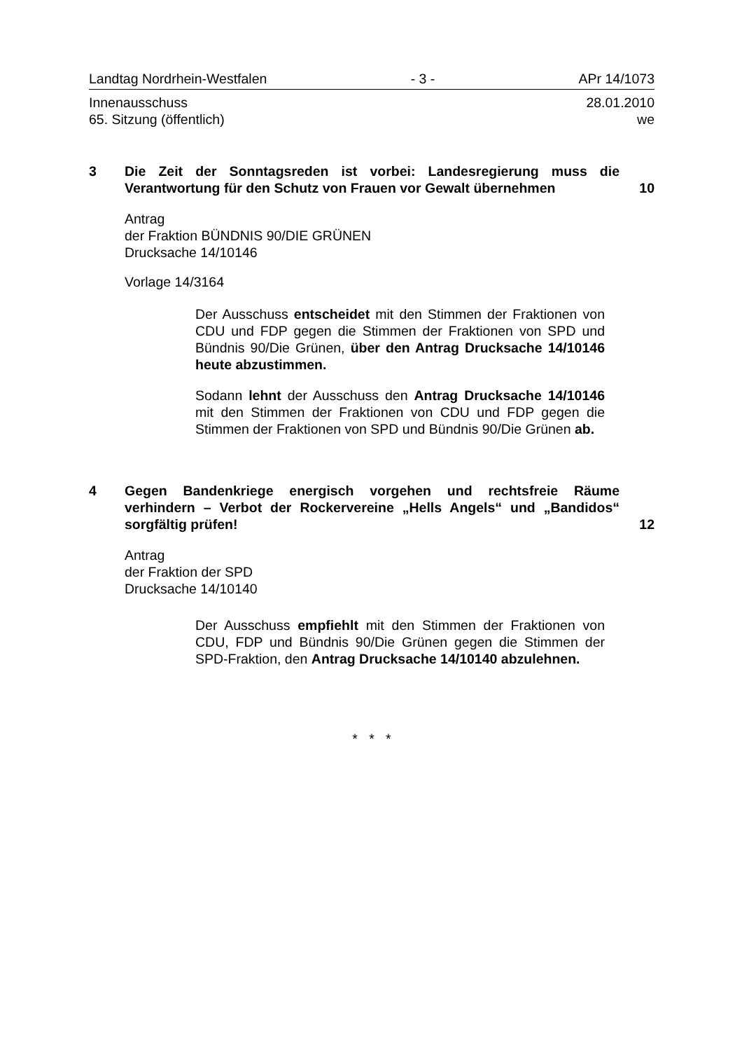Landtag Nordrhein-Westfalen - 3 - APr 14/1073
Innenausschuss 28.01.2010
65. Sitzung (öffentlich) we
3 Die Zeit der Sonntagsreden ist vorbei: Landesregierung muss die Verantwortung für den Schutz von Frauen vor Gewalt übernehmen
10
Antrag
der Fraktion BÜNDNIS 90/DIE GRÜNEN
Drucksache 14/10146
Vorlage 14/3164
Der Ausschuss entscheidet mit den Stimmen der Fraktionen von CDU und FDP gegen die Stimmen der Fraktionen von SPD und Bündnis 90/Die Grünen, über den Antrag Drucksache 14/10146 heute abzustimmen.
Sodann lehnt der Ausschuss den Antrag Drucksache 14/10146 mit den Stimmen der Fraktionen von CDU und FDP gegen die Stimmen der Fraktionen von SPD und Bündnis 90/Die Grünen ab.
4 Gegen Bandenkriege energisch vorgehen und rechtsfreie Räume verhindern – Verbot der Rockervereine „Hells Angels“ und „Bandidos“ sorgfältig prüfen!
12
Antrag
der Fraktion der SPD
Drucksache 14/10140
Der Ausschuss empfiehlt mit den Stimmen der Fraktionen von CDU, FDP und Bündnis 90/Die Grünen gegen die Stimmen der SPD-Fraktion, den Antrag Drucksache 14/10140 abzulehnen.
* * *